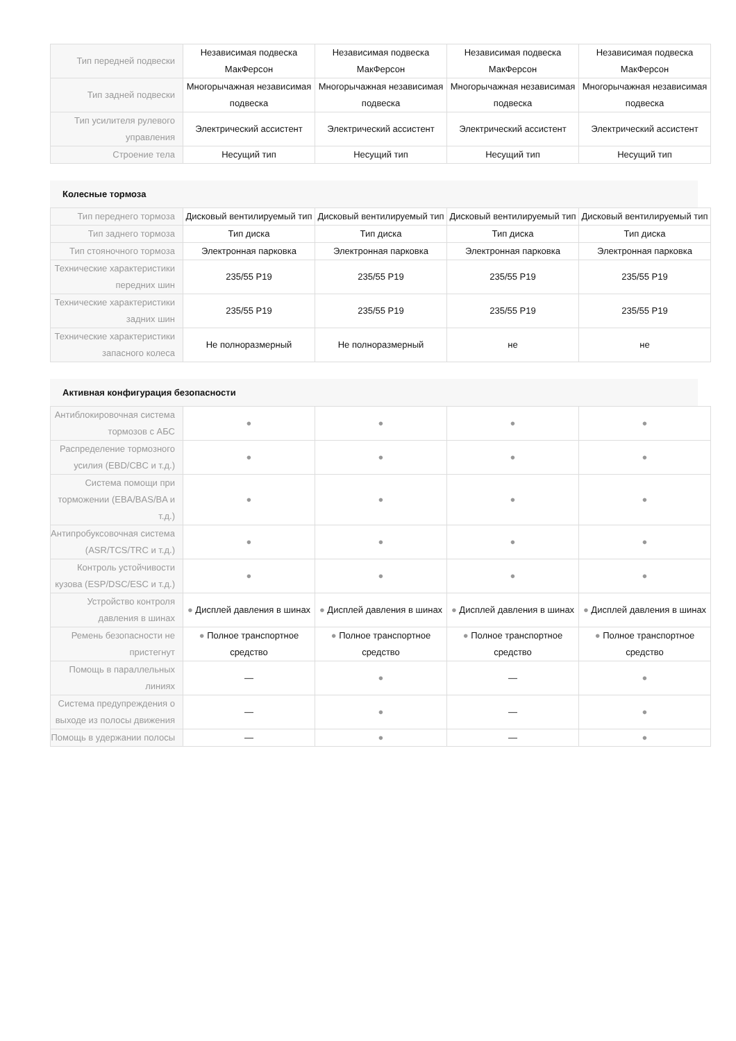| Тип передней подвески | Независимая подвеска МакФерсон | Независимая подвеска МакФерсон | Независимая подвеска МакФерсон | Независимая подвеска МакФерсон |
| Тип задней подвески | Многорычажная независимая подвеска | Многорычажная независимая подвеска | Многорычажная независимая подвеска | Многорычажная независимая подвеска |
| Тип усилителя рулевого управления | Электрический ассистент | Электрический ассистент | Электрический ассистент | Электрический ассистент |
| Строение тела | Несущий тип | Несущий тип | Несущий тип | Несущий тип |
Колесные тормоза
| Тип переднего тормоза | Дисковый вентилируемый тип | Дисковый вентилируемый тип | Дисковый вентилируемый тип | Дисковый вентилируемый тип |
| Тип заднего тормоза | Тип диска | Тип диска | Тип диска | Тип диска |
| Тип стояночного тормоза | Электронная парковка | Электронная парковка | Электронная парковка | Электронная парковка |
| Технические характеристики передних шин | 235/55 P19 | 235/55 P19 | 235/55 P19 | 235/55 P19 |
| Технические характеристики задних шин | 235/55 P19 | 235/55 P19 | 235/55 P19 | 235/55 P19 |
| Технические характеристики запасного колеса | Не полноразмерный | Не полноразмерный | не | не |
Активная конфигурация безопасности
| Антиблокировочная система тормозов с АБС | ● | ● | ● | ● |
| Распределение тормозного усилия (EBD/CBC и т.д.) | ● | ● | ● | ● |
| Система помощи при торможении (EBA/BAS/BA и т.д.) | ● | ● | ● | ● |
| Антипробуксовочная система (ASR/TCS/TRC и т.д.) | ● | ● | ● | ● |
| Контроль устойчивости кузова (ESP/DSC/ESC и т.д.) | ● | ● | ● | ● |
| Устройство контроля давления в шинах | ● Дисплей давления в шинах | ● Дисплей давления в шинах | ● Дисплей давления в шинах | ● Дисплей давления в шинах |
| Ремень безопасности не пристегнут | ● Полное транспортное средство | ● Полное транспортное средство | ● Полное транспортное средство | ● Полное транспортное средство |
| Помощь в параллельных линиях | — | ● | — | ● |
| Система предупреждения о выходе из полосы движения | — | ● | — | ● |
| Помощь в удержании полосы | — | ● | — | ● |